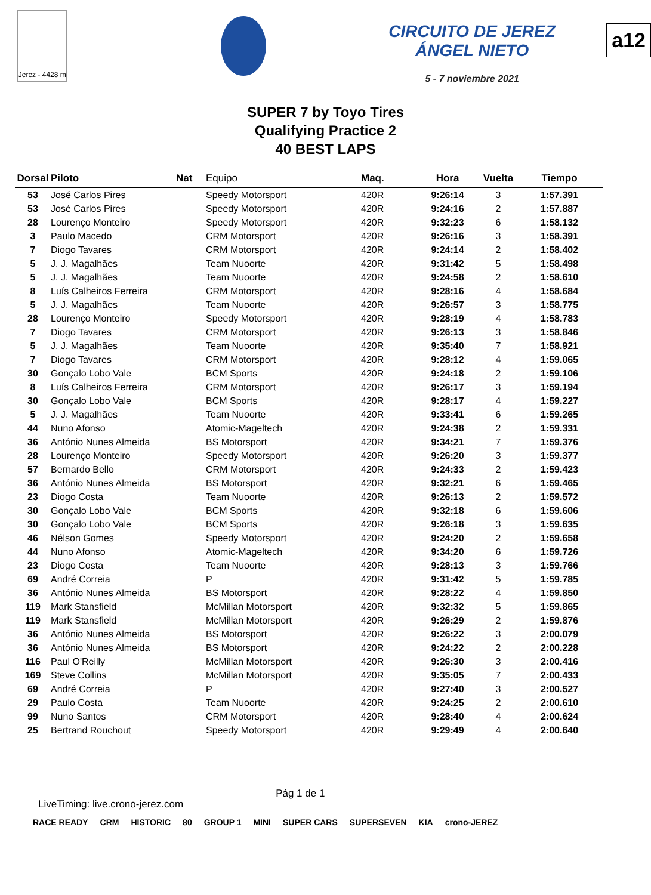Jerez - 4428 m
CIRCUITO DE JEREZ ÁNGEL NIETO
5 - 7 noviembre 2021
a12
SUPER 7 by Toyo Tires
Qualifying Practice 2
40 BEST LAPS
| Dorsal | Piloto | Nat | Equipo | Maq. | Hora | Vuelta | Tiempo |
| --- | --- | --- | --- | --- | --- | --- | --- |
| 53 | José Carlos Pires | | Speedy Motorsport | 420R | 9:26:14 | 3 | 1:57.391 |
| 53 | José Carlos Pires | | Speedy Motorsport | 420R | 9:24:16 | 2 | 1:57.887 |
| 28 | Lourenço Monteiro | | Speedy Motorsport | 420R | 9:32:23 | 6 | 1:58.132 |
| 3 | Paulo Macedo | | CRM Motorsport | 420R | 9:26:16 | 3 | 1:58.391 |
| 7 | Diogo Tavares | | CRM Motorsport | 420R | 9:24:14 | 2 | 1:58.402 |
| 5 | J. J. Magalhães | | Team Nuoorte | 420R | 9:31:42 | 5 | 1:58.498 |
| 5 | J. J. Magalhães | | Team Nuoorte | 420R | 9:24:58 | 2 | 1:58.610 |
| 8 | Luís Calheiros Ferreira | | CRM Motorsport | 420R | 9:28:16 | 4 | 1:58.684 |
| 5 | J. J. Magalhães | | Team Nuoorte | 420R | 9:26:57 | 3 | 1:58.775 |
| 28 | Lourenço Monteiro | | Speedy Motorsport | 420R | 9:28:19 | 4 | 1:58.783 |
| 7 | Diogo Tavares | | CRM Motorsport | 420R | 9:26:13 | 3 | 1:58.846 |
| 5 | J. J. Magalhães | | Team Nuoorte | 420R | 9:35:40 | 7 | 1:58.921 |
| 7 | Diogo Tavares | | CRM Motorsport | 420R | 9:28:12 | 4 | 1:59.065 |
| 30 | Gonçalo Lobo Vale | | BCM Sports | 420R | 9:24:18 | 2 | 1:59.106 |
| 8 | Luís Calheiros Ferreira | | CRM Motorsport | 420R | 9:26:17 | 3 | 1:59.194 |
| 30 | Gonçalo Lobo Vale | | BCM Sports | 420R | 9:28:17 | 4 | 1:59.227 |
| 5 | J. J. Magalhães | | Team Nuoorte | 420R | 9:33:41 | 6 | 1:59.265 |
| 44 | Nuno Afonso | | Atomic-Mageltech | 420R | 9:24:38 | 2 | 1:59.331 |
| 36 | António Nunes Almeida | | BS Motorsport | 420R | 9:34:21 | 7 | 1:59.376 |
| 28 | Lourenço Monteiro | | Speedy Motorsport | 420R | 9:26:20 | 3 | 1:59.377 |
| 57 | Bernardo Bello | | CRM Motorsport | 420R | 9:24:33 | 2 | 1:59.423 |
| 36 | António Nunes Almeida | | BS Motorsport | 420R | 9:32:21 | 6 | 1:59.465 |
| 23 | Diogo Costa | | Team Nuoorte | 420R | 9:26:13 | 2 | 1:59.572 |
| 30 | Gonçalo Lobo Vale | | BCM Sports | 420R | 9:32:18 | 6 | 1:59.606 |
| 30 | Gonçalo Lobo Vale | | BCM Sports | 420R | 9:26:18 | 3 | 1:59.635 |
| 46 | Nélson Gomes | | Speedy Motorsport | 420R | 9:24:20 | 2 | 1:59.658 |
| 44 | Nuno Afonso | | Atomic-Mageltech | 420R | 9:34:20 | 6 | 1:59.726 |
| 23 | Diogo Costa | | Team Nuoorte | 420R | 9:28:13 | 3 | 1:59.766 |
| 69 | André Correia | | P | 420R | 9:31:42 | 5 | 1:59.785 |
| 36 | António Nunes Almeida | | BS Motorsport | 420R | 9:28:22 | 4 | 1:59.850 |
| 119 | Mark Stansfield | | McMillan Motorsport | 420R | 9:32:32 | 5 | 1:59.865 |
| 119 | Mark Stansfield | | McMillan Motorsport | 420R | 9:26:29 | 2 | 1:59.876 |
| 36 | António Nunes Almeida | | BS Motorsport | 420R | 9:26:22 | 3 | 2:00.079 |
| 36 | António Nunes Almeida | | BS Motorsport | 420R | 9:24:22 | 2 | 2:00.228 |
| 116 | Paul O'Reilly | | McMillan Motorsport | 420R | 9:26:30 | 3 | 2:00.416 |
| 169 | Steve Collins | | McMillan Motorsport | 420R | 9:35:05 | 7 | 2:00.433 |
| 69 | André Correia | | P | 420R | 9:27:40 | 3 | 2:00.527 |
| 29 | Paulo Costa | | Team Nuoorte | 420R | 9:24:25 | 2 | 2:00.610 |
| 99 | Nuno Santos | | CRM Motorsport | 420R | 9:28:40 | 4 | 2:00.624 |
| 25 | Bertrand Rouchout | | Speedy Motorsport | 420R | 9:29:49 | 4 | 2:00.640 |
LiveTiming: live.crono-jerez.com Pág 1 de 1
RACE READY CRM HISTORIC 80 GROUP 1 MINI SUPER CARS SUPERSEVEN KIA crono-JEREZ